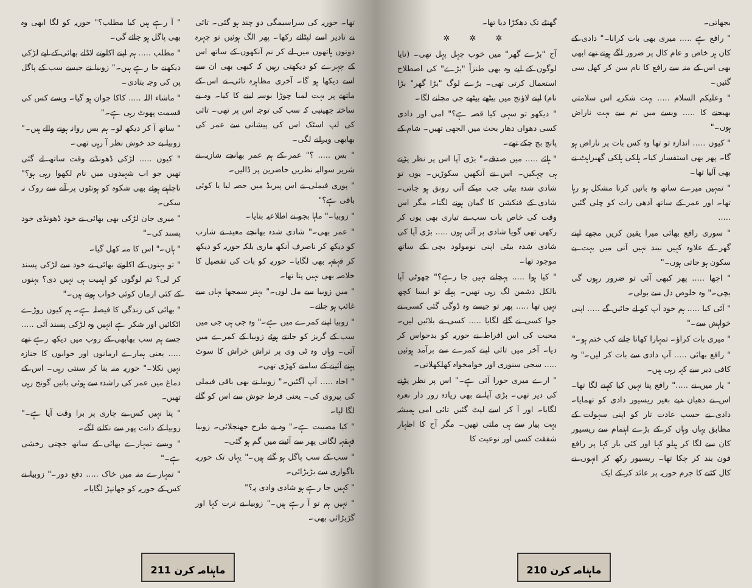بجھاتی۔
" رافع ہے ..... میری بھی بات کرانا۔" دادی کے کان ہر خاص و عام کال پر ضرور لگے ہوتے تھے ابھی بھی اس کے منہ سے رافع کا نام سن کر کھل سی گئیں۔
" وعلیکم السلام ..... بہت شکریہ اس سلامتی بھیجنے کا ..... ویسے میں تم سے بہت ناراض ہوں۔"
" کیوں ..... اندازہ تو تھا وہ کس بات پر ناراض ہو گا۔ پھر بھی استفسار کیا۔ ہلکی ہلکی گھبراہٹ نے بھی آلیا تھا۔
" تمہیں میرے ساتھ وہ باتیں کرنا مشکل ہو رہا تھا۔ اور عمر کے ساتھ آدھی رات کو چلی گئیں .....
" سوری رافع بھائی میرا یقین کریں مجھے اپنے گھر کے علاوہ کہیں نیند نہیں آتی میں بہت بے سکون ہو جاتی ہوں۔"
" اچھا ..... پھر کبھی آئی تو ضرور رہوں گی بچی۔" وہ خلوص دل سے بولی۔
" آئی کیا ..... ہم خود آپ کو لے جائیں گے ..... اپنی خواہش سے۔"
" میری بات کراؤ۔ تمہارا کھانا جانے کب ختم ہو۔"
" رافع بھائی ..... آپ دادی سے بات کر لیں۔" وہ کافی دیر سے کہہ رہی ہیں۔
" یار میں نے ....." رافع پتا نہیں کیا کہنے لگا تھا۔ اس نے دھیان دیے بغیر ریسیور دادی کو تھمایا۔ دادی نے حسب عادت تار کو اپنی سہولت کے مطابق یہاں وہاں کر کے بڑے اہتمام سے ریسیور کان سے لگا کر ہیلو کہا اور کئی بار کہا پر رافع فون بند کر چکا تھا۔ ریسیور رکھ کر انہوں نے کال کٹنے کا جرم حوریہ پر عائد کر کے ایک
گھنٹے تک دھکڑا دیا تھا۔
✲ ✲ ✲
آج "بڑے گھر" میں خوب چہل پہل تھی۔ (تایا لوگوں کے لیے وہ بھی طنزاً "بڑے" کی اصطلاح استعمال کرتی تھی۔ بڑے لوگ "بڑا گھر" بڑا نام) اپنے لاؤنج میں بیٹھے بیٹھے جی مچلنے لگا۔
" دیکھو تو سہی کیا قصہ ہے؟" امی اور دادی کسی دھواں دھار بحث میں الجھی تھیں۔ شام کے پانچ بج چکے تھے۔
" ہائے ..... میں صدقے۔" بڑی آپا اس پر نظر پڑتے ہی چہکیں۔ اس نے آنکھیں سکوڑیں۔ یوں تو شادی شدہ بیٹی جب میکے آتی رونق ہو جاتی۔ شادی کے فنکشن کا گمان ہونے لگتا۔ مگر اس وقت کی خاص بات سب نے تیاری بھی یوں کر رکھی تھی گویا شادی پر آئی ہوں ..... بڑی آپا کی شادی شدہ بیٹی اپنی نومولود بچی کے ساتھ موجود تھا۔
" کیا ہوا ..... پہچانے نہیں جا رہے؟" چھوٹی آپا بالکل دشمن لگ رہی تھیں۔ پہلے تو ایسا کچھ نہیں تھا ..... پھر تو جیسے وہ ڈوگی گئی کسی نے جوا کسی نے گلے لگایا ..... کسی نے بلائیں لیں۔ محبت کی اس افراط نے حوریہ کو بدحواس کر دیا۔ آخر میں تائی اپنے کمرے سے برآمد ہوئیں ..... سجی سنوری اور خوامخواہ کھلکھلاتی۔
" ارے میری حورا آئی ہے۔" اس پر نظر پڑنے کی دیر تھی۔ بڑی آپا نے بھی زیادہ زور دار نعرہ لگایا۔ اور آ کر اسے لپٹ گئیں تائی امی ہمیشہ بہت پیار سے ہی ملتی تھیں۔ مگر آج کا اظہار شفقت کسی اور نوعیت کا
ماہنامہ کرن 210
تھا۔ حوریہ کی سراسیمگی دو چند ہو گئی۔ تائی نے تادیر اسے لپٹائے رکھا۔ پھر الگ ہوئیں تو چہرہ دونوں ہاتھوں میں لے کر نم آنکھوں کے ساتھ اس کے چہرے کو دیکھتی رہیں کہ کبھی بھی ان سے اسے دیکھا ہو گا۔ آخری مظاہرہ تائی نے اس کے ماتھے پر بہت لمبا چوڑا بوسہ لینے کا کیا۔ وہ بے ساختہ جھینپی کہ سب کی توجہ اس پر تھی۔ تائی کی لپ اسٹک اس کی پیشانی سے عمر کی بھابھی ویرانے لگی۔
" بس ..... ؟" عمر کے ہم عمر بھانجے شازیہ نے شریر سوالیہ نظریں حاضرین پر ڈالیں۔
" پوری فیملی نے اس پیریڈ میں حصہ لیا یا کوئی باقی ہے؟"
" زوبیا۔" ماہا بجو نے اطلاعیہ بتایا۔
" عمر بھی۔" شادی شدہ بھانجے معید نے شارب کو دیکھ کر ناصرف آنکھ ماری بلکہ حوریہ کو دیکھ کر قہقہہ بھی لگایا۔ حوریہ کو بات کی تفصیل کا خلاصہ بھی نہیں پتا تھا۔
" میں زوبیا سے مل لوں۔" بہتر سمجھا یہاں سے غائب ہو جائے۔
" زوبیا اپنے کمرے میں ہے۔" وہ جی ہی جی میں سب کے گریز کو جانتے ہوئے زوبیا کے کمرے میں آئی۔ وہاں وہ ٹی وی پر تراش خراش کا سوٹ پہنے آئینے کے سامنے کھڑی تھی۔
" اخاہ ..... آپ آگئیں۔" زوبیا نے بھی باقی فیملی کی پیروی کی۔ یعنی فرط جوش سے اس کو گلے لگا لیا۔
" کیا مصیبت ہے۔" وہ بے طرح جھنجلائی۔ زوبیا قہقہہ لگاتی پھر سے آئینے میں گم ہو گئی۔
" سب کے سب پاگل ہو گئے ہیں۔" یہاں تک حوریہ ناگواری سے بڑبڑائی۔
" کہیں جا رہے ہو شادی وادی پہ؟"
" نہیں ہم تو آ رہے ہیں۔" زوبیا نے ترت کہا اور گڑبڑائی بھی۔
" آ رہے ہیں کیا مطلب؟" حوریہ کو لگا ابھی وہ بھی پاگل ہو جائے گی۔
" مطلب ..... ہم اپنے اکلوتے لاڈلے بھائی کے لیے لڑکی دیکھنے جا رہے ہیں۔" زوبیا نے جیسے سب کے پاگل پن کی وجہ بتادی۔
" ماشاء اللہ ..... کاکا جوان ہو گیا۔ ویسے کس کی قسمت پھوٹ رہی ہے۔"
" ساتھ آ کر دیکھ لو۔ ہم بس روانہ ہونے والے ہیں۔" زوبیا بے حد خوش نظر آ رہی تھی۔
" کیوں ..... لڑکی ڈھونڈتے وقت ساتھ لے گئی تھیں جو اب شہیدوں میں نام لکھوا رہی ہو؟" ناچاہتے ہوئے بھی شکوہ کو ہونٹوں پر آنے سے روک نہ سکی۔
" میری جان لڑکی بھی بھائی نے خود ڈھونڈی خود پسند کی۔"
" ہاں۔" اس کا منہ کھل گیا۔
" تو بہنوں کے اکلوتے بھائی نے خود سے لڑکی پسند کر لی؟ تم لوگوں کو اہمیت ہی نہیں دی؟ بہنوں کے کئی ارمان کوئی خواب ہوتے ہیں۔"
" بھائی کی زندگی کا فیصلہ ہے۔ ہم کیوں روڑے اٹکائیں اور شکر ہے انہیں وہ لڑکی پسند آئی ..... جسے ہم سب بھابھی کے روپ میں دیکھ رہے تھے ..... یعنی ہمارے ارمانوں اور خوابوں کا جنازہ نہیں نکلا۔" حوریہ منہ بنا کر سنتی رہی۔ اس کے دماغ میں عمر کی راشدہ سے ہوئی باتیں گونج رہی تھیں۔
" پتا نہیں کس بے چاری پر برا وقت آیا ہے۔" زوبیا کے دانت پھر سے نکلنے لگے۔
" ویسے تمہارے بھائی کے ساتھ جچتی رخشی ہے۔"
" تمہارے منہ میں خاک ..... دفع دور۔" زوبیا نے کس کے حوریہ کو جھانپڑ لگایا۔
ماہنامہ کرن 211